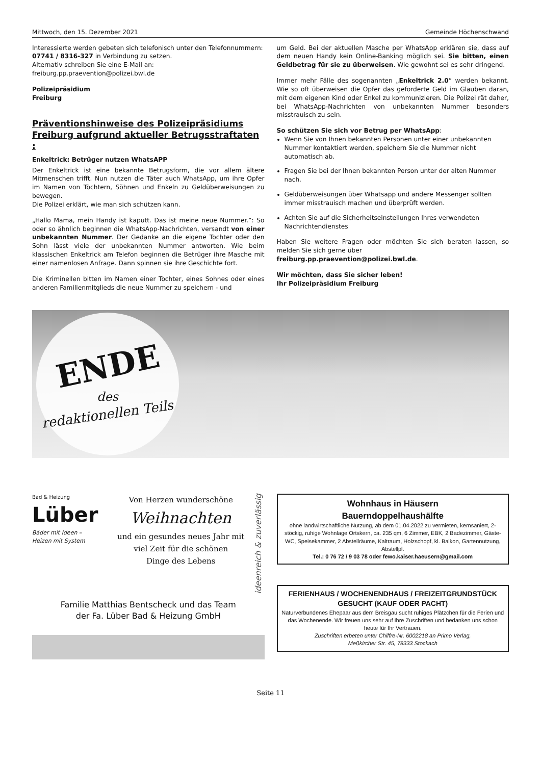Mittwoch, den 15. Dezember 2021 Gemeinde Höchenschwand
Interessierte werden gebeten sich telefonisch unter den Telefonnummern:
07741 / 8316-327 in Verbindung zu setzen.
Alternativ schreiben Sie eine E-Mail an:
freiburg.pp.praevention@polizei.bwl.de
Polizeipräsidium
Freiburg
Präventionshinweise des Polizeipräsidiums Freiburg aufgrund aktueller Betrugsstraftaten :
Enkeltrick: Betrüger nutzen WhatsAPP
Der Enkeltrick ist eine bekannte Betrugsform, die vor allem ältere Mitmenschen trifft. Nun nutzen die Täter auch WhatsApp, um ihre Opfer im Namen von Töchtern, Söhnen und Enkeln zu Geldüberweisungen zu bewegen.
Die Polizei erklärt, wie man sich schützen kann.
„Hallo Mama, mein Handy ist kaputt. Das ist meine neue Nummer.“: So oder so ähnlich beginnen die WhatsApp-Nachrichten, versandt von einer unbekannten Nummer. Der Gedanke an die eigene Tochter oder den Sohn lässt viele der unbekannten Nummer antworten. Wie beim klassischen Enkeltrick am Telefon beginnen die Betrüger ihre Masche mit einer namenlosen Anfrage. Dann spinnen sie ihre Geschichte fort.
Die Kriminellen bitten im Namen einer Tochter, eines Sohnes oder eines anderen Familienmitglieds die neue Nummer zu speichern - und
um Geld. Bei der aktuellen Masche per WhatsApp erklären sie, dass auf dem neuen Handy kein Online-Banking möglich sei. Sie bitten, einen Geldbetrag für sie zu überweisen. Wie gewohnt sei es sehr dringend.
Immer mehr Fälle des sogenannten „Enkeltrick 2.0“ werden bekannt. Wie so oft überweisen die Opfer das geforderte Geld im Glauben daran, mit dem eigenen Kind oder Enkel zu kommunizieren. Die Polizei rät daher, bei WhatsApp-Nachrichten von unbekannten Nummer besonders misstrauisch zu sein.
So schützen Sie sich vor Betrug per WhatsApp:
Wenn Sie von Ihnen bekannten Personen unter einer unbekannten Nummer kontaktiert werden, speichern Sie die Nummer nicht automatisch ab.
Fragen Sie bei der Ihnen bekannten Person unter der alten Nummer nach.
Geldüberweisungen über Whatsapp und andere Messenger sollten immer misstrauisch machen und überprüft werden.
Achten Sie auf die Sicherheitseinstellungen Ihres verwendeten Nachrichtendienstes
Haben Sie weitere Fragen oder möchten Sie sich beraten lassen, so melden Sie sich gerne über
freiburg.pp.praevention@polizei.bwl.de.
Wir möchten, dass Sie sicher leben!
Ihr Polizeipräsidium Freiburg
ENDE
des
redaktionellen Teils
Bad & Heizung
Lüber
Bäder mit Ideen –
Heizen mit System
Von Herzen wunderschöne
Weihnachten
und ein gesundes neues Jahr mit
viel Zeit für die schönen
Dinge des Lebens
ideenreich & zuverlässig
Familie Matthias Bentscheck und das Team
der Fa. Lüber Bad & Heizung GmbH
Wohnhaus in Häusern
Bauerndoppelhaushälfte
ohne landwirtschaftliche Nutzung, ab dem 01.04.2022 zu vermieten, kernsaniert, 2-stöckig, ruhige Wohnlage Ortskern, ca. 235 qm, 6 Zimmer, EBK, 2 Badezimmer, Gäste-WC, Speisekammer, 2 Abstellräume, Kaltraum, Holzschopf, kl. Balkon, Gartennutzung, Abstellpl.
Tel.: 0 76 72 / 9 03 78 oder fewo.kaiser.haeusern@gmail.com
FERIENHAUS / WOCHENENDHAUS / FREIZEITGRUNDSTÜCK
GESUCHT (KAUF ODER PACHT)
Naturverbundenes Ehepaar aus dem Breisgau sucht ruhiges Plätzchen für die Ferien und das Wochenende. Wir freuen uns sehr auf Ihre Zuschriften und bedanken uns schon heute für Ihr Vertrauen.
Zuschriften erbeten unter Chiffre-Nr. 6002218 an Primo Verlag,
Meßkircher Str. 45, 78333 Stockach
Seite 11